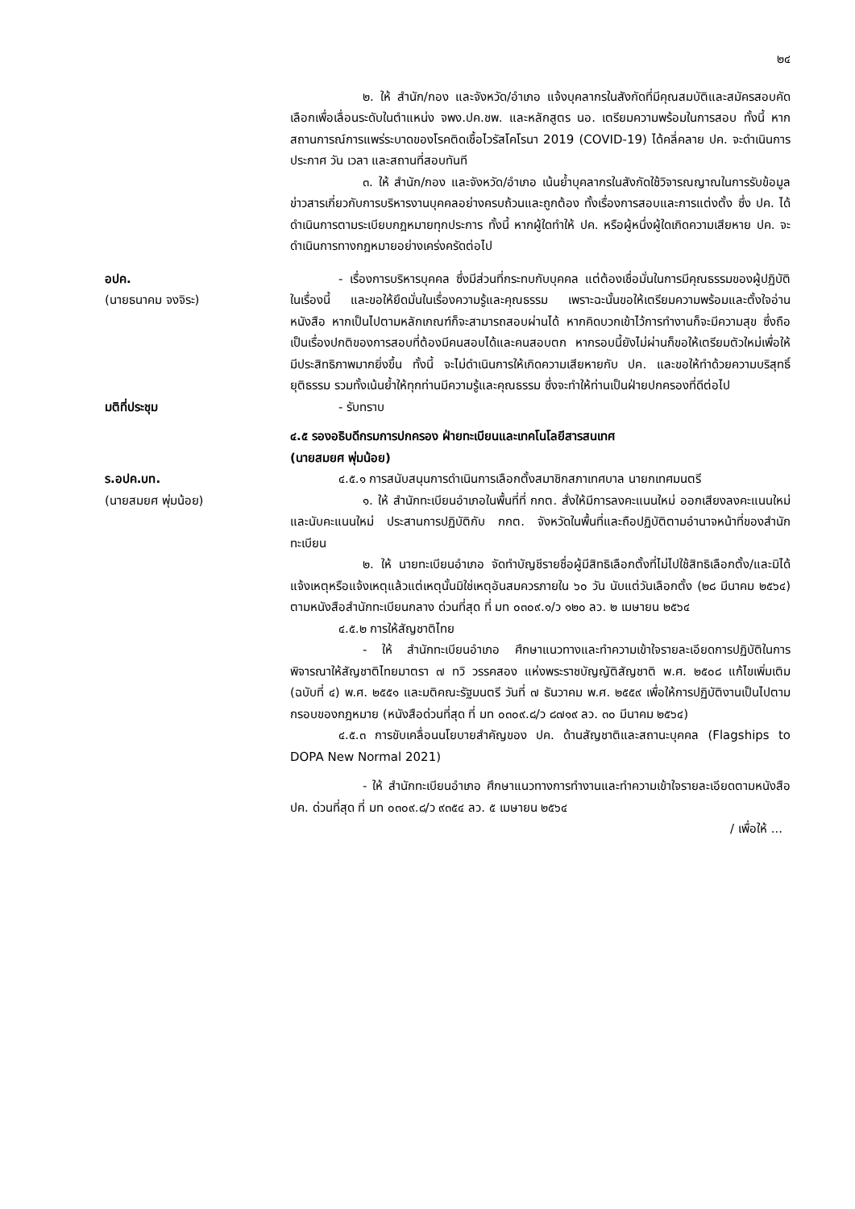๒๔
๒. ให้ สำนัก/กอง และจังหวัด/อำเภอ แจ้งบุคลากรในสังกัดที่มีคุณสมบัติและสมัครสอบคัดเลือกเพื่อเลื่อนระดับในตำแหน่ง จพง.ปค.ชพ. และหลักสูตร นอ. เตรียมความพร้อมในการสอบ ทั้งนี้ หากสถานการณ์การแพร่ระบาดของโรคติดเชื้อไวรัสโคโรนา 2019 (COVID-19) ได้คลี่คลาย ปค. จะดำเนินการประกาศ วัน เวลา และสถานที่สอบทันที
๓. ให้ สำนัก/กอง และจังหวัด/อำเภอ เน้นย้ำบุคลากรในสังกัดใช้วิจารณญาณในการรับข้อมูลข่าวสารเกี่ยวกับการบริหารงานบุคคลอย่างครบถ้วนและถูกต้อง ทั้งเรื่องการสอบและการแต่งตั้ง ซึ่ง ปค. ได้ดำเนินการตามระเบียบกฎหมายทุกประการ ทั้งนี้ หากผู้ใดทำให้ ปค. หรือผู้หนึ่งผู้ใดเกิดความเสียหาย ปค. จะดำเนินการทางกฎหมายอย่างเคร่งครัดต่อไป
อปค.
(นายธนาคม จงจิระ)
- เรื่องการบริหารบุคคล ซึ่งมีส่วนที่กระทบกับบุคคล แต่ต้องเชื่อมั่นในการมีคุณธรรมของผู้ปฏิบัติในเรื่องนี้ และขอให้ยึดมั่นในเรื่องความรู้และคุณธรรม เพราะฉะนั้นขอให้เตรียมความพร้อมและตั้งใจอ่านหนังสือ หากเป็นไปตามหลักเกณฑ์ก็จะสามารถสอบผ่านได้ หากคิดบวกเข้าไว้การทำงานก็จะมีความสุข ซึ่งถือเป็นเรื่องปกติของการสอบที่ต้องมีคนสอบได้และคนสอบตก หากรอบนี้ยังไม่ผ่านก็ขอให้เตรียมตัวใหม่เพื่อให้มีประสิทธิภาพมากยิ่งขึ้น ทั้งนี้ จะไม่ดำเนินการให้เกิดความเสียหายกับ ปค. และขอให้ทำด้วยความบริสุทธิ์ ยุติธรรม รวมทั้งเน้นย้ำให้ทุกท่านมีความรู้และคุณธรรม ซึ่งจะทำให้ท่านเป็นฝ่ายปกครองที่ดีต่อไป
มติที่ประชุม - รับทราบ
๔.๕ รองอธิบดีกรมการปกครอง ฝ่ายทะเบียนและเทคโนโลยีสารสนเทศ
(นายสมยศ พุ่มน้อย)
ร.อปค.บท.
(นายสมยศ พุ่มน้อย)
๔.๕.๑ การสนับสนุนการดำเนินการเลือกตั้งสมาชิกสภาเทศบาล นายกเทศมนตรี
๑. ให้ สำนักทะเบียนอำเภอในพื้นที่ที่ กกต. สั่งให้มีการลงคะแนนใหม่ ออกเสียงลงคะแนนใหม่ และนับคะแนนใหม่ ประสานการปฏิบัติกับ กกต. จังหวัดในพื้นที่และถือปฏิบัติตามอำนาจหน้าที่ของสำนักทะเบียน
๒. ให้ นายทะเบียนอำเภอ จัดทำบัญชีรายชื่อผู้มีสิทธิเลือกตั้งที่ไม่ไปใช้สิทธิเลือกตั้ง/และมิได้แจ้งเหตุหรือแจ้งเหตุแล้วแต่เหตุนั้นมิใช่เหตุอันสมควรภายใน ๖๐ วัน นับแต่วันเลือกตั้ง (๒๘ มีนาคม ๒๕๖๔) ตามหนังสือสำนักทะเบียนกลาง ด่วนที่สุด ที่ มท ๐๓๐๙.๑/ว ๑๒๐ ลว. ๒ เมษายน ๒๕๖๔
๔.๕.๒ การให้สัญชาติไทย
- ให้ สำนักทะเบียนอำเภอ ศึกษาแนวทางและทำความเข้าใจรายละเอียดการปฏิบัติในการพิจารณาให้สัญชาติไทยมาตรา ๗ ทวิ วรรคสอง แห่งพระราชบัญญัติสัญชาติ พ.ศ. ๒๕๐๘ แก้ไขเพิ่มเติม (ฉบับที่ ๔) พ.ศ. ๒๕๕๑ และมติคณะรัฐมนตรี วันที่ ๗ ธันวาคม พ.ศ. ๒๕๕๙ เพื่อให้การปฏิบัติงานเป็นไปตามกรอบของกฎหมาย (หนังสือด่วนที่สุด ที่ มท ๐๓๐๙.๘/ว ๘๗๑๙ ลว. ๓๐ มีนาคม ๒๕๖๔)
๔.๕.๓ การขับเคลื่อนนโยบายสำคัญของ ปค. ด้านสัญชาติและสถานะบุคคล (Flagships to DOPA New Normal 2021)
- ให้ สำนักทะเบียนอำเภอ ศึกษาแนวทางการทำงานและทำความเข้าใจรายละเอียดตามหนังสือ ปค. ด่วนที่สุด ที่ มท ๐๓๐๙.๘/ว ๙๓๕๔ ลว. ๕ เมษายน ๒๕๖๔
/ เพื่อให้ ...